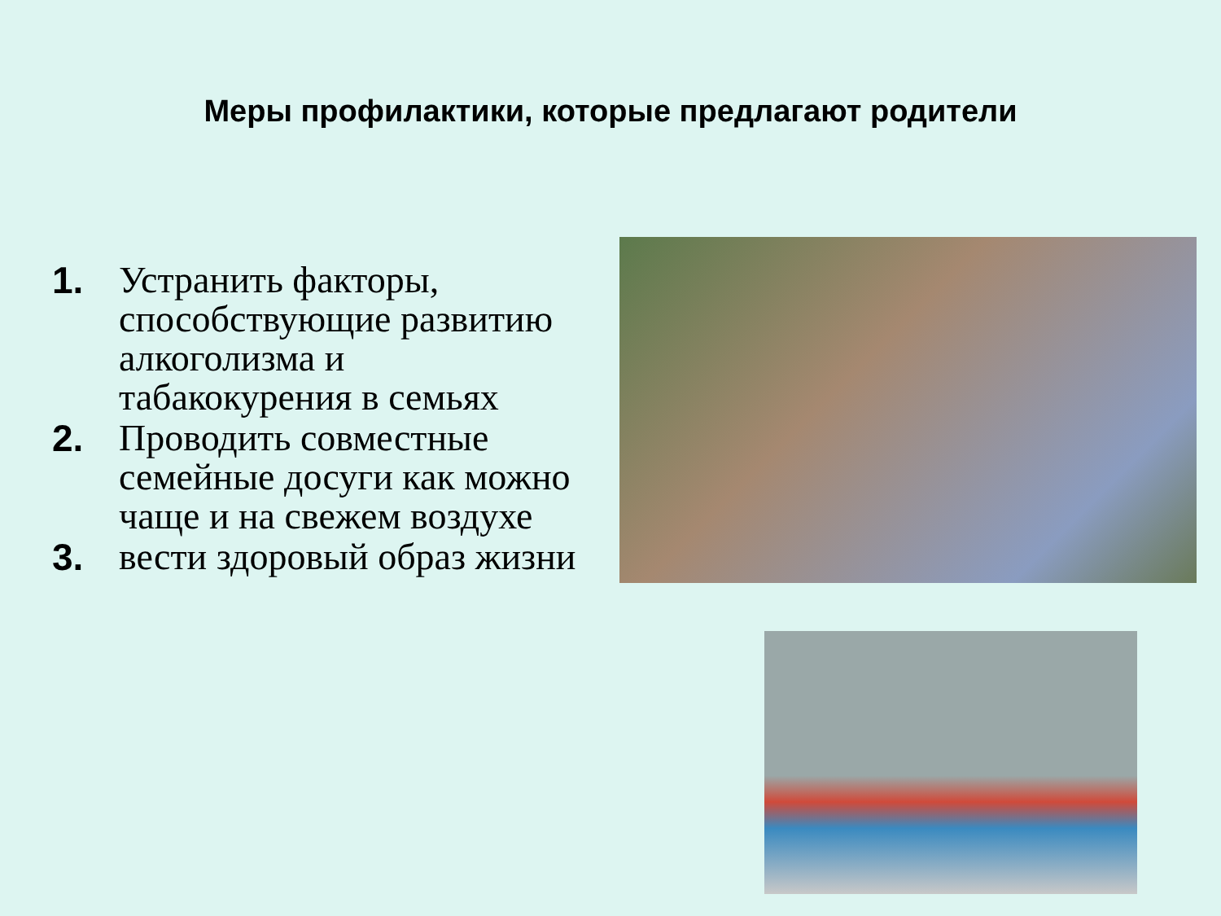Меры профилактики, которые предлагают родители
1. Устранить факторы, способствующие развитию алкоголизма и табакокурения в семьях
2. Проводить совместные семейные досуги как можно чаще и на свежем воздухе
3. вести здоровый образ жизни